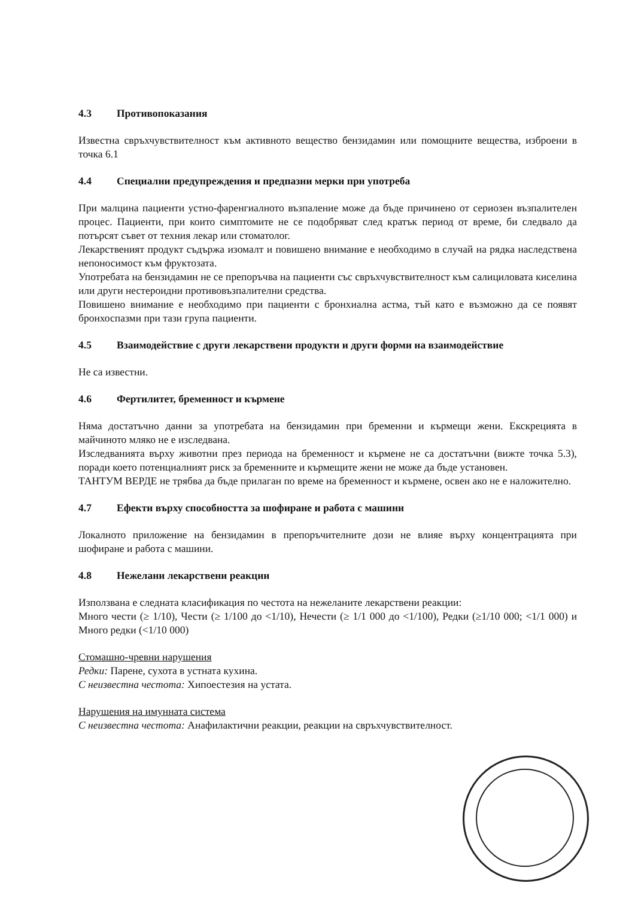4.3 Противопоказания
Известна свръхчувствителност към активното вещество бензидамин или помощните вещества, изброени в точка 6.1
4.4 Специални предупреждения и предпазни мерки при употреба
При малцина пациенти устно-фаренгиалното възпаление може да бъде причинено от сериозен възпалителен процес. Пациенти, при които симптомите не се подобряват след кратък период от време, би следвало да потърсят съвет от техния лекар или стоматолог.
Лекарственият продукт съдържа изомалт и повишено внимание е необходимо в случай на рядка наследствена непоносимост към фруктозата.
Употребата на бензидамин не се препоръчва на пациенти със свръхчувствителност към салициловата киселина или други нестероидни противовъзпалителни средства.
Повишено внимание е необходимо при пациенти с бронхиална астма, тъй като е възможно да се появят бронхоспазми при тази група пациенти.
4.5 Взаимодействие с други лекарствени продукти и други форми на взаимодействие
Не са известни.
4.6 Фертилитет, бременност и кърмене
Няма достатъчно данни за употребата на бензидамин при бременни и кърмещи жени. Екскрецията в майчиното мляко не е изследвана.
Изследванията върху животни през периода на бременност и кърмене не са достатъчни (вижте точка 5.3), поради което потенциалният риск за бременните и кърмещите жени не може да бъде установен.
ТАНТУМ ВЕРДЕ не трябва да бъде прилаган по време на бременност и кърмене, освен ако не е наложително.
4.7 Ефекти върху способността за шофиране и работа с машини
Локалното приложение на бензидамин в препоръчителните дози не влияе върху концентрацията при шофиране и работа с машини.
4.8 Нежелани лекарствени реакции
Използвана е следната класификация по честота на нежеланите лекарствени реакции:
Много чести (≥ 1/10), Чести (≥ 1/100 до <1/10), Нечести (≥ 1/1 000 до <1/100), Редки (≥1/10 000; <1/1 000) и Много редки (<1/10 000)
Стомашно-чревни нарушения
Редки: Парене, сухота в устната кухина.
С неизвестна честота: Хипоестезия на устата.
Нарушения на имунната система
С неизвестна честота: Анафилактични реакции, реакции на свръхчувствителност.